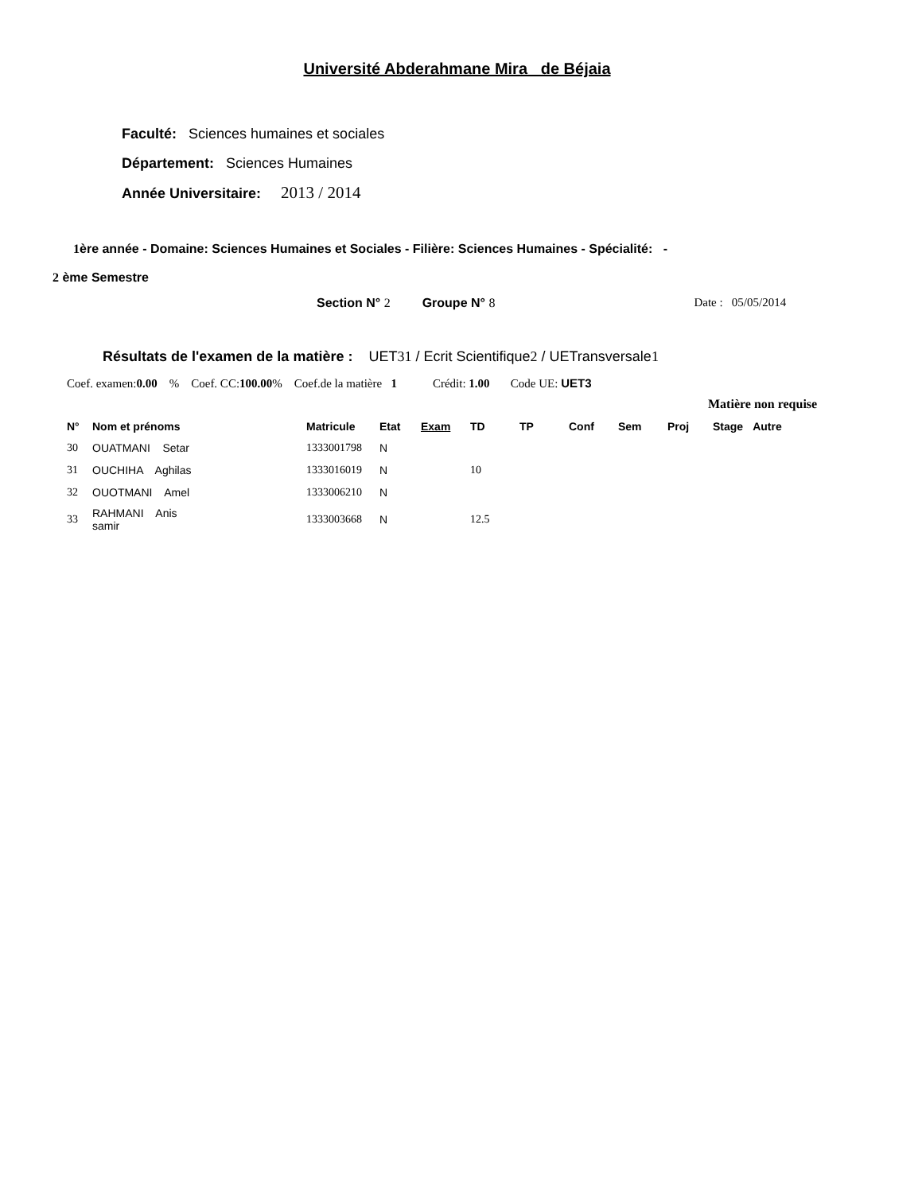Université Abderahmane Mira de Béjaia
Faculté: Sciences humaines et sociales
Département: Sciences Humaines
Année Universitaire: 2013 / 2014
1ère année - Domaine: Sciences Humaines et Sociales - Filière: Sciences Humaines - Spécialité: -
2 ème Semestre
Section N° 2 Groupe N° 8 Date : 05/05/2014
Résultats de l'examen de la matière : UET31 / Ecrit Scientifique2 / UETransversale1
Coef. examen:0.00 % Coef. CC:100.00% Coef.de la matière 1 Crédit: 1.00 Code UE: UET3
Matière non requise
| N° | Nom et prénoms | | Matricule | Etat | Exam | TD | TP | Conf | Sem | Proj | Stage | Autre |
| --- | --- | --- | --- | --- | --- | --- | --- | --- | --- | --- | --- | --- |
| 30 | OUATMANI Setar | | 1333001798 | N | | | | | | | | |
| 31 | OUCHIHA Aghilas | | 1333016019 | N | | 10 | | | | | | |
| 32 | OUOTMANI Amel | | 1333006210 | N | | | | | | | | |
| 33 | RAHMANI Anis samir | | 1333003668 | N | | 12.5 | | | | | | |